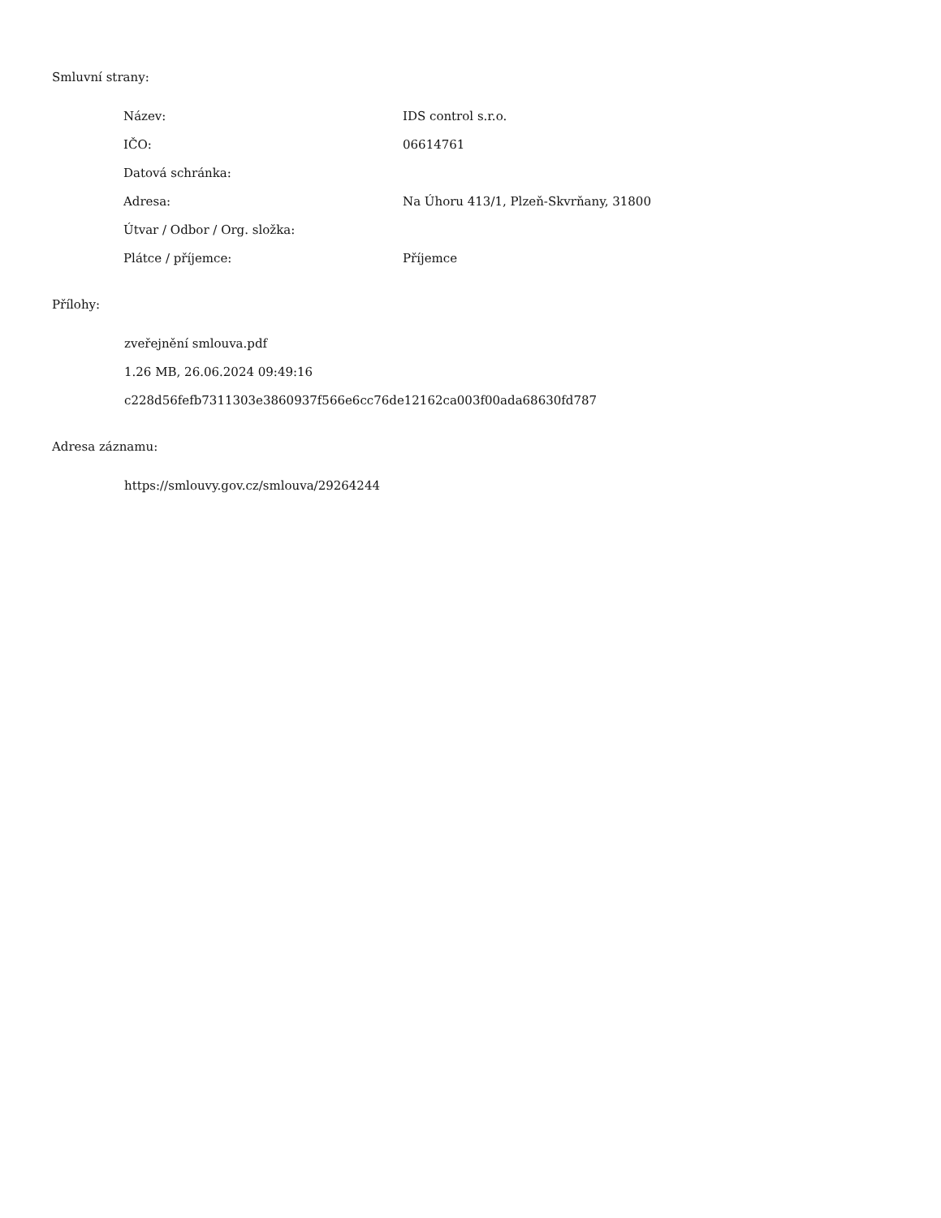Smluvní strany:
| Název: | IDS control s.r.o. |
| IČO: | 06614761 |
| Datová schránka: | |
| Adresa: | Na Úhoru 413/1, Plzeň-Skvrňany, 31800 |
| Útvar / Odbor / Org. složka: | |
| Plátce / příjemce: | Příjemce |
Přílohy:
zveřejnění smlouva.pdf
1.26 MB, 26.06.2024 09:49:16
c228d56fefb7311303e3860937f566e6cc76de12162ca003f00ada68630fd787
Adresa záznamu:
https://smlouvy.gov.cz/smlouva/29264244